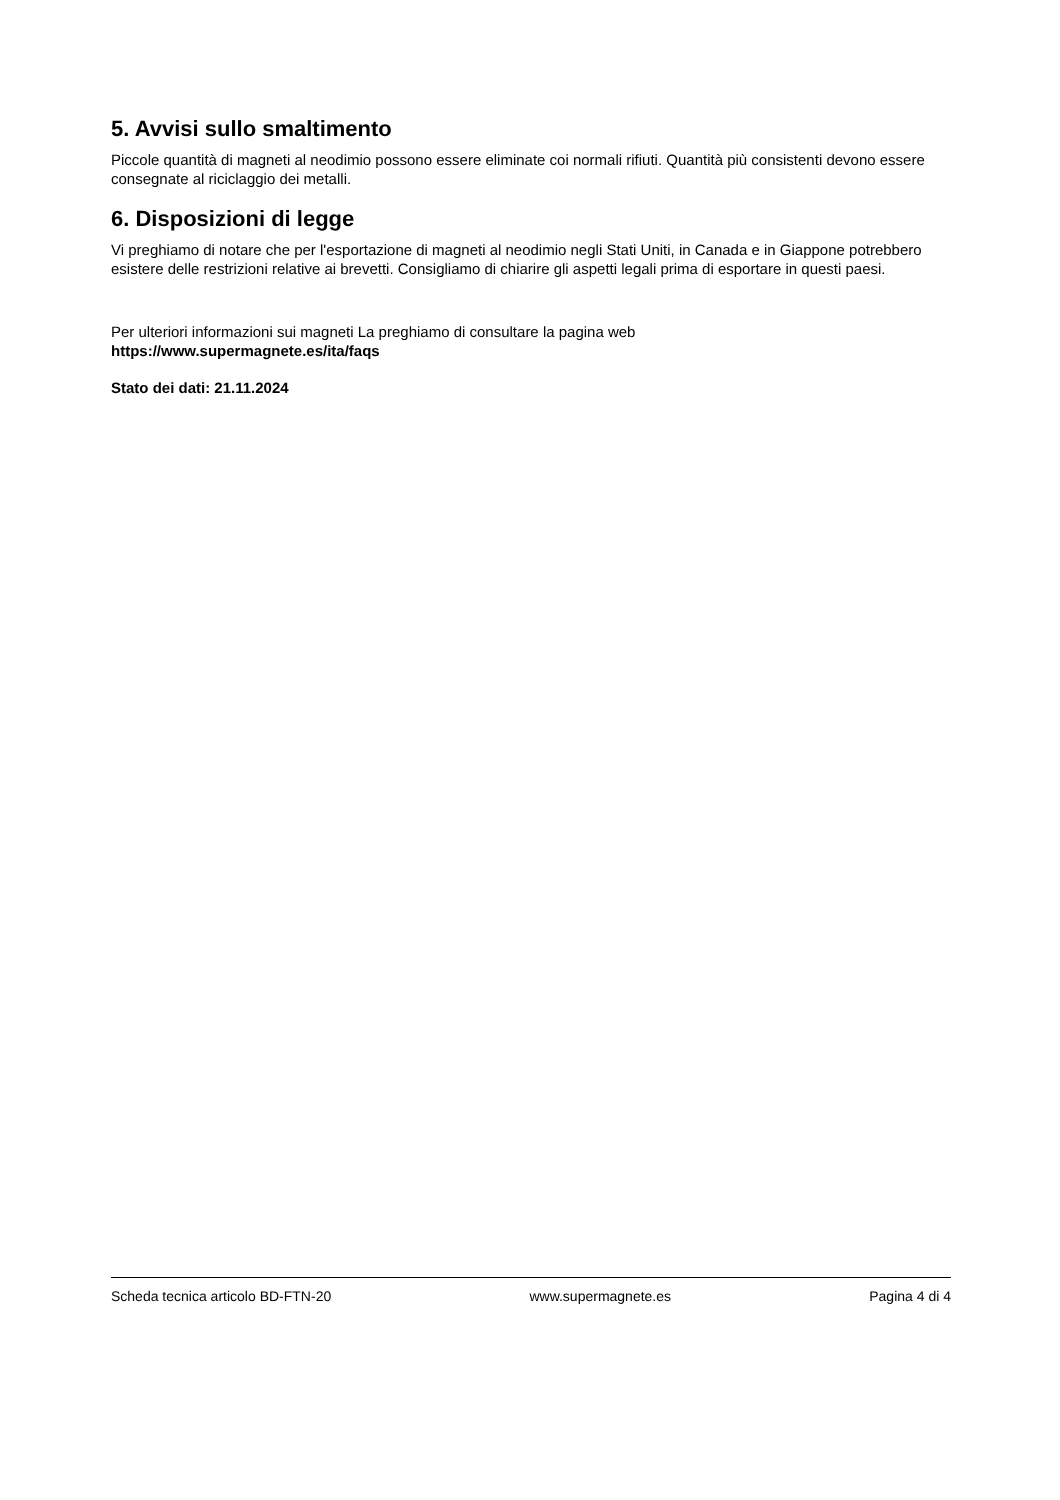5. Avvisi sullo smaltimento
Piccole quantità di magneti al neodimio possono essere eliminate coi normali rifiuti. Quantità più consistenti devono essere consegnate al riciclaggio dei metalli.
6. Disposizioni di legge
Vi preghiamo di notare che per l'esportazione di magneti al neodimio negli Stati Uniti, in Canada e in Giappone potrebbero esistere delle restrizioni relative ai brevetti. Consigliamo di chiarire gli aspetti legali prima di esportare in questi paesi.
Per ulteriori informazioni sui magneti La preghiamo di consultare la pagina web
https://www.supermagnete.es/ita/faqs
Stato dei dati: 21.11.2024
Scheda tecnica articolo BD-FTN-20 www.supermagnete.es Pagina 4 di 4